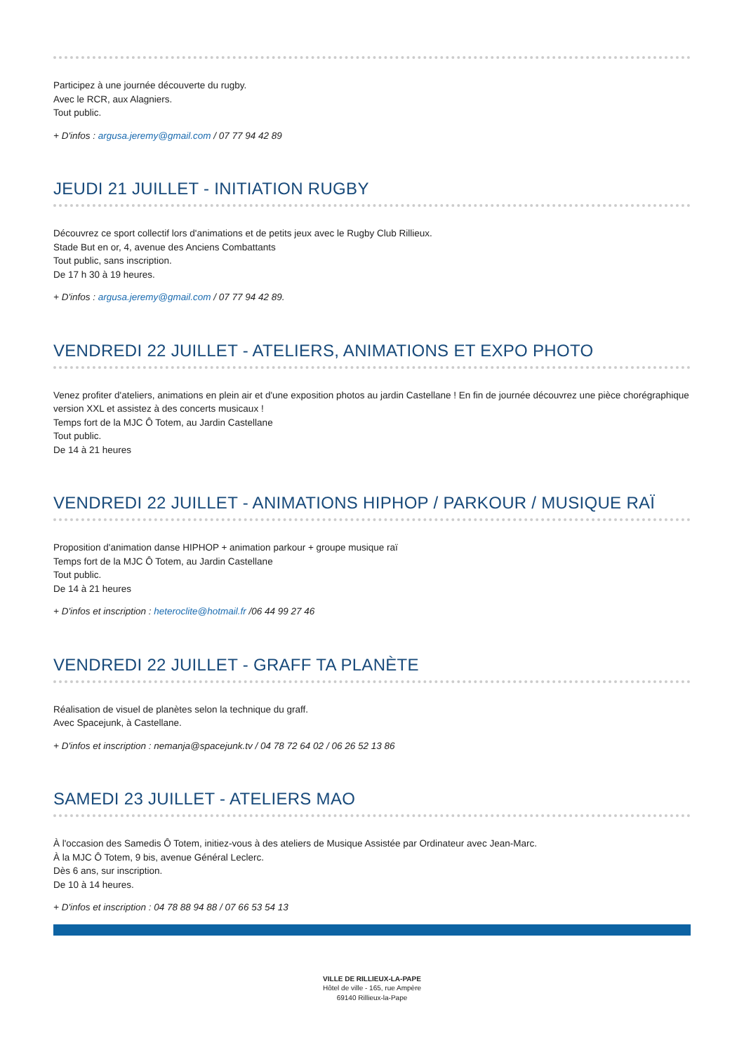Participez à une journée découverte du rugby.
Avec le RCR, aux Alagniers.
Tout public.
+ D'infos : argusa.jeremy@gmail.com / 07 77 94 42 89
JEUDI 21 JUILLET - INITIATION RUGBY
Découvrez ce sport collectif lors d'animations et de petits jeux avec le Rugby Club Rillieux.
Stade But en or, 4, avenue des Anciens Combattants
Tout public, sans inscription.
De 17 h 30 à 19 heures.
+ D'infos : argusa.jeremy@gmail.com / 07 77 94 42 89.
VENDREDI 22 JUILLET - ATELIERS, ANIMATIONS ET EXPO PHOTO
Venez profiter d'ateliers, animations en plein air et d'une exposition photos au jardin Castellane ! En fin de journée découvrez une pièce chorégraphique version XXL et assistez à des concerts musicaux !
Temps fort de la MJC Ô Totem, au Jardin Castellane
Tout public.
De 14 à 21 heures
VENDREDI 22 JUILLET - ANIMATIONS HIPHOP / PARKOUR / MUSIQUE RAÏ
Proposition d'animation danse HIPHOP + animation parkour + groupe musique raï
Temps fort de la MJC Ô Totem, au Jardin Castellane
Tout public.
De 14 à 21 heures
+ D'infos et inscription : heteroclite@hotmail.fr /06 44 99 27 46
VENDREDI 22 JUILLET - GRAFF TA PLANÈTE
Réalisation de visuel de planètes selon la technique du graff.
Avec Spacejunk, à Castellane.
+ D'infos et inscription : nemanja@spacejunk.tv / 04 78 72 64 02 / 06 26 52 13 86
SAMEDI 23 JUILLET - ATELIERS MAO
À l'occasion des Samedis Ô Totem, initiez-vous à des ateliers de Musique Assistée par Ordinateur avec Jean-Marc.
À la MJC Ô Totem, 9 bis, avenue Général Leclerc.
Dès 6 ans, sur inscription.
De 10 à 14 heures.
+ D'infos et inscription : 04 78 88 94 88 / 07 66 53 54 13
VILLE DE RILLIEUX-LA-PAPE
Hôtel de ville - 165, rue Ampère
69140 Rillieux-la-Pape